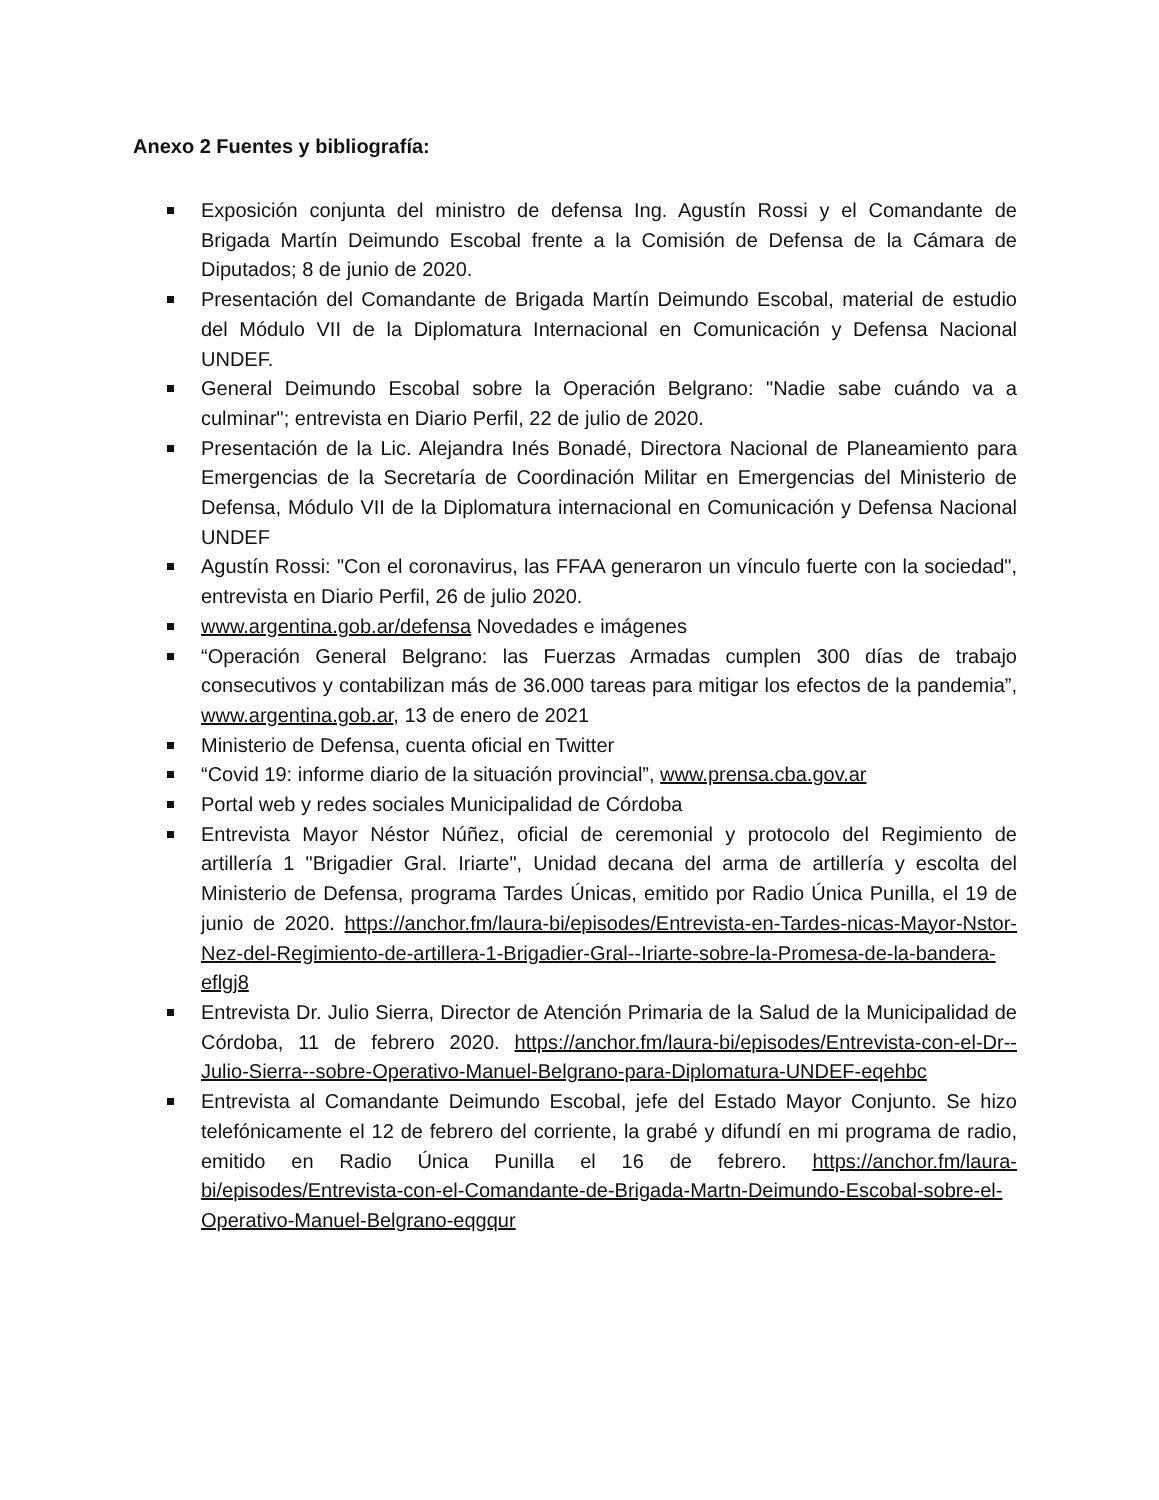Anexo 2 Fuentes y bibliografía:
Exposición conjunta del ministro de defensa Ing. Agustín Rossi y el Comandante de Brigada Martín Deimundo Escobal frente a la Comisión de Defensa de la Cámara de Diputados; 8 de junio de 2020.
Presentación del Comandante de Brigada Martín Deimundo Escobal, material de estudio del Módulo VII de la Diplomatura Internacional en Comunicación y Defensa Nacional UNDEF.
General Deimundo Escobal sobre la Operación Belgrano: "Nadie sabe cuándo va a culminar"; entrevista en Diario Perfil, 22 de julio de 2020.
Presentación de la Lic. Alejandra Inés Bonadé, Directora Nacional de Planeamiento para Emergencias de la Secretaría de Coordinación Militar en Emergencias del Ministerio de Defensa, Módulo VII de la Diplomatura internacional en Comunicación y Defensa Nacional UNDEF
Agustín Rossi: "Con el coronavirus, las FFAA generaron un vínculo fuerte con la sociedad", entrevista en Diario Perfil, 26 de julio 2020.
www.argentina.gob.ar/defensa Novedades e imágenes
“Operación General Belgrano: las Fuerzas Armadas cumplen 300 días de trabajo consecutivos y contabilizan más de 36.000 tareas para mitigar los efectos de la pandemia”, www.argentina.gob.ar, 13 de enero de 2021
Ministerio de Defensa, cuenta oficial en Twitter
“Covid 19: informe diario de la situación provincial”, www.prensa.cba.gov.ar
Portal web y redes sociales Municipalidad de Córdoba
Entrevista Mayor Néstor Núñez, oficial de ceremonial y protocolo del Regimiento de artillería 1 "Brigadier Gral. Iriarte", Unidad decana del arma de artillería y escolta del Ministerio de Defensa, programa Tardes Únicas, emitido por Radio Única Punilla, el 19 de junio de 2020. https://anchor.fm/laura-bi/episodes/Entrevista-en-Tardes-nicas-Mayor-Nstor-Nez-del-Regimiento-de-artillera-1-Brigadier-Gral--Iriarte-sobre-la-Promesa-de-la-bandera-eflgj8
Entrevista Dr. Julio Sierra, Director de Atención Primaria de la Salud de la Municipalidad de Córdoba, 11 de febrero 2020. https://anchor.fm/laura-bi/episodes/Entrevista-con-el-Dr--Julio-Sierra--sobre-Operativo-Manuel-Belgrano-para-Diplomatura-UNDEF-eqehbc
Entrevista al Comandante Deimundo Escobal, jefe del Estado Mayor Conjunto. Se hizo telefónicamente el 12 de febrero del corriente, la grabé y difundí en mi programa de radio, emitido en Radio Única Punilla el 16 de febrero. https://anchor.fm/laura-bi/episodes/Entrevista-con-el-Comandante-de-Brigada-Martn-Deimundo-Escobal-sobre-el-Operativo-Manuel-Belgrano-eqgqur